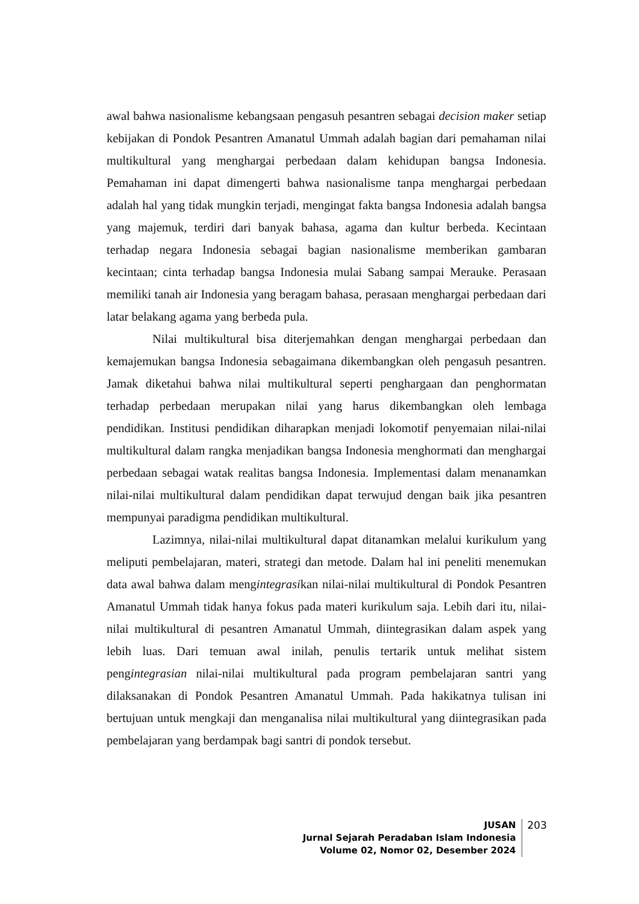awal bahwa nasionalisme kebangsaan pengasuh pesantren sebagai decision maker setiap kebijakan di Pondok Pesantren Amanatul Ummah adalah bagian dari pemahaman nilai multikultural yang menghargai perbedaan dalam kehidupan bangsa Indonesia. Pemahaman ini dapat dimengerti bahwa nasionalisme tanpa menghargai perbedaan adalah hal yang tidak mungkin terjadi, mengingat fakta bangsa Indonesia adalah bangsa yang majemuk, terdiri dari banyak bahasa, agama dan kultur berbeda. Kecintaan terhadap negara Indonesia sebagai bagian nasionalisme memberikan gambaran kecintaan; cinta terhadap bangsa Indonesia mulai Sabang sampai Merauke. Perasaan memiliki tanah air Indonesia yang beragam bahasa, perasaan menghargai perbedaan dari latar belakang agama yang berbeda pula.
Nilai multikultural bisa diterjemahkan dengan menghargai perbedaan dan kemajemukan bangsa Indonesia sebagaimana dikembangkan oleh pengasuh pesantren. Jamak diketahui bahwa nilai multikultural seperti penghargaan dan penghormatan terhadap perbedaan merupakan nilai yang harus dikembangkan oleh lembaga pendidikan. Institusi pendidikan diharapkan menjadi lokomotif penyemaian nilai-nilai multikultural dalam rangka menjadikan bangsa Indonesia menghormati dan menghargai perbedaan sebagai watak realitas bangsa Indonesia. Implementasi dalam menanamkan nilai-nilai multikultural dalam pendidikan dapat terwujud dengan baik jika pesantren mempunyai paradigma pendidikan multikultural.
Lazimnya, nilai-nilai multikultural dapat ditanamkan melalui kurikulum yang meliputi pembelajaran, materi, strategi dan metode. Dalam hal ini peneliti menemukan data awal bahwa dalam mengintegrasikan nilai-nilai multikultural di Pondok Pesantren Amanatul Ummah tidak hanya fokus pada materi kurikulum saja. Lebih dari itu, nilai-nilai multikultural di pesantren Amanatul Ummah, diintegrasikan dalam aspek yang lebih luas. Dari temuan awal inilah, penulis tertarik untuk melihat sistem pengintegrasian nilai-nilai multikultural pada program pembelajaran santri yang dilaksanakan di Pondok Pesantren Amanatul Ummah. Pada hakikatnya tulisan ini bertujuan untuk mengkaji dan menganalisa nilai multikultural yang diintegrasikan pada pembelajaran yang berdampak bagi santri di pondok tersebut.
JUSAN
Jurnal Sejarah Peradaban Islam Indonesia
Volume 02, Nomor 02, Desember 2024
203